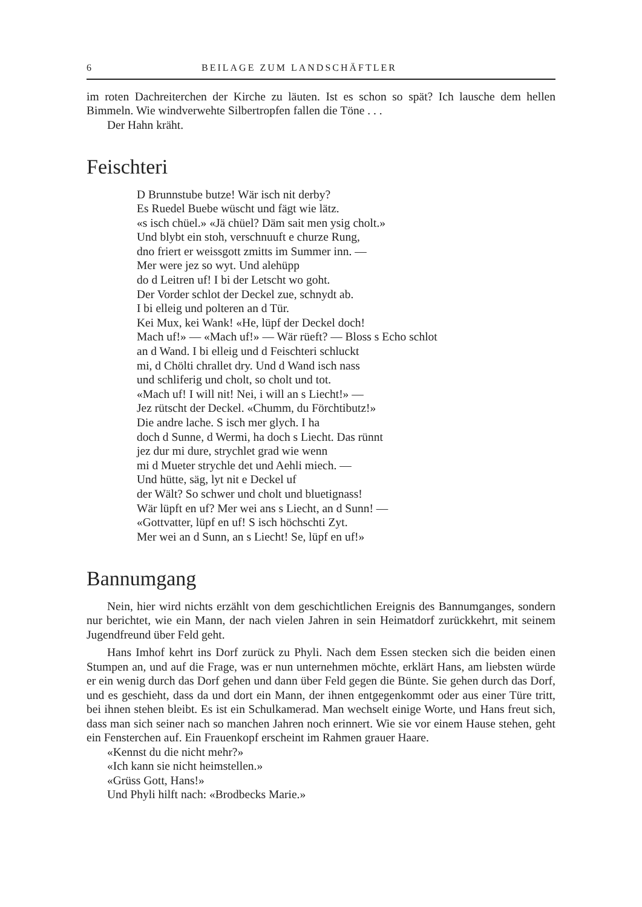6 BEILAGE ZUM LANDSCHÄFTLER
im roten Dachreiterchen der Kirche zu läuten. Ist es schon so spät? Ich lausche dem hellen Bimmeln. Wie windverwehte Silbertropfen fallen die Töne . . .
Der Hahn kräht.
Feischteri
D Brunnstube butze! Wär isch nit derby?
Es Ruedel Buebe wüscht und fägt wie lätz.
«s isch chüel.» «Jä chüel? Däm sait men ysig cholt.»
Und blybt ein stoh, verschnuuft e churze Rung,
dno friert er weissgott zmitts im Summer inn. —
Mer were jez so wyt. Und alehüpp
do d Leitren uf! I bi der Letscht wo goht.
Der Vorder schlot der Deckel zue, schnydt ab.
I bi elleig und polteren an d Tür.
Kei Mux, kei Wank! «He, lüpf der Deckel doch!
Mach uf!» — «Mach uf!» — Wär rüeft? — Bloss s Echo schlot
an d Wand. I bi elleig und d Feischteri schluckt
mi, d Chölti chrallet dry. Und d Wand isch nass
und schliferig und cholt, so cholt und tot.
«Mach uf! I will nit! Nei, i will an s Liecht!» —
Jez rütscht der Deckel. «Chumm, du Förchtibutz!»
Die andre lache. S isch mer glych. I ha
doch d Sunne, d Wermi, ha doch s Liecht. Das rünnt
jez dur mi dure, strychlet grad wie wenn
mi d Mueter strychle det und Aehli miech. —
Und hütte, säg, lyt nit e Deckel uf
der Wält? So schwer und cholt und bluetignass!
Wär lüpft en uf? Mer wei ans s Liecht, an d Sunn! —
«Gottvatter, lüpf en uf! S isch höchschti Zyt.
Mer wei an d Sunn, an s Liecht! Se, lüpf en uf!»
Bannumgang
Nein, hier wird nichts erzählt von dem geschichtlichen Ereignis des Bannumganges, sondern nur berichtet, wie ein Mann, der nach vielen Jahren in sein Heimatdorf zurückkehrt, mit seinem Jugendfreund über Feld geht.
Hans Imhof kehrt ins Dorf zurück zu Phyli. Nach dem Essen stecken sich die beiden einen Stumpen an, und auf die Frage, was er nun unternehmen möchte, erklärt Hans, am liebsten würde er ein wenig durch das Dorf gehen und dann über Feld gegen die Bünte. Sie gehen durch das Dorf, und es geschieht, dass da und dort ein Mann, der ihnen entgegenkommt oder aus einer Türe tritt, bei ihnen stehen bleibt. Es ist ein Schulkamerad. Man wechselt einige Worte, und Hans freut sich, dass man sich seiner nach so manchen Jahren noch erinnert. Wie sie vor einem Hause stehen, geht ein Fensterchen auf. Ein Frauenkopf erscheint im Rahmen grauer Haare.
«Kennst du die nicht mehr?»
«Ich kann sie nicht heimstellen.»
«Grüss Gott, Hans!»
Und Phyli hilft nach: «Brodbecks Marie.»